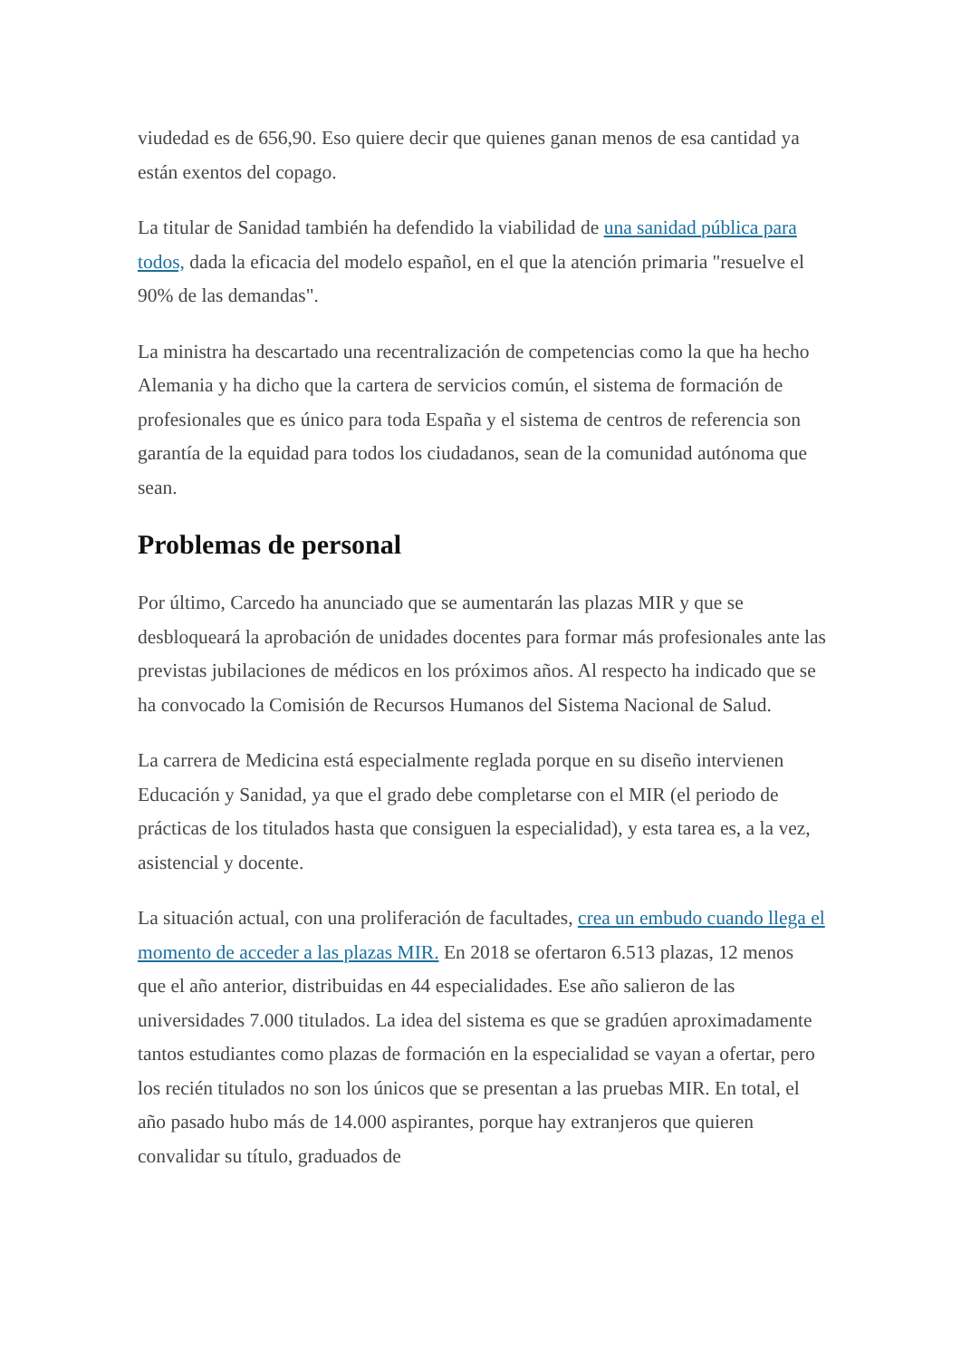viudedad es de 656,90. Eso quiere decir que quienes ganan menos de esa cantidad ya están exentos del copago.
La titular de Sanidad también ha defendido la viabilidad de una sanidad pública para todos, dada la eficacia del modelo español, en el que la atención primaria "resuelve el 90% de las demandas".
La ministra ha descartado una recentralización de competencias como la que ha hecho Alemania y ha dicho que la cartera de servicios común, el sistema de formación de profesionales que es único para toda España y el sistema de centros de referencia son garantía de la equidad para todos los ciudadanos, sean de la comunidad autónoma que sean.
Problemas de personal
Por último, Carcedo ha anunciado que se aumentarán las plazas MIR y que se desbloqueará la aprobación de unidades docentes para formar más profesionales ante las previstas jubilaciones de médicos en los próximos años. Al respecto ha indicado que se ha convocado la Comisión de Recursos Humanos del Sistema Nacional de Salud.
La carrera de Medicina está especialmente reglada porque en su diseño intervienen Educación y Sanidad, ya que el grado debe completarse con el MIR (el periodo de prácticas de los titulados hasta que consiguen la especialidad), y esta tarea es, a la vez, asistencial y docente.
La situación actual, con una proliferación de facultades, crea un embudo cuando llega el momento de acceder a las plazas MIR. En 2018 se ofertaron 6.513 plazas, 12 menos que el año anterior, distribuidas en 44 especialidades. Ese año salieron de las universidades 7.000 titulados. La idea del sistema es que se gradúen aproximadamente tantos estudiantes como plazas de formación en la especialidad se vayan a ofertar, pero los recién titulados no son los únicos que se presentan a las pruebas MIR. En total, el año pasado hubo más de 14.000 aspirantes, porque hay extranjeros que quieren convalidar su título, graduados de